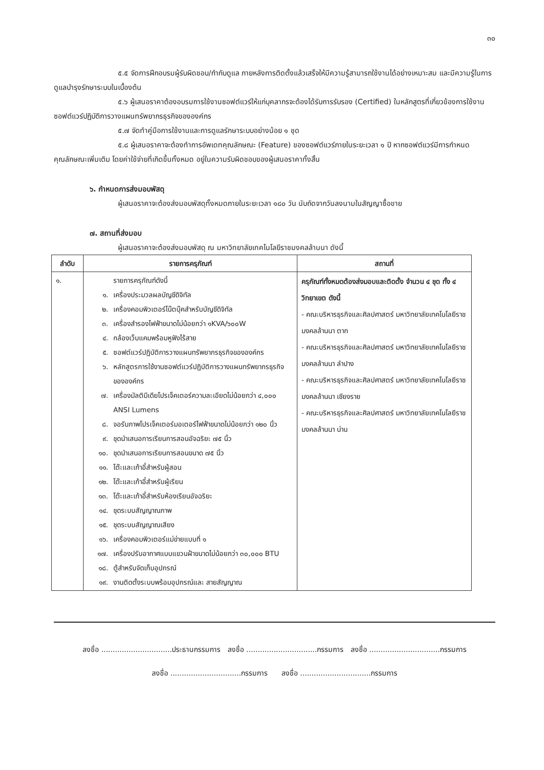๓๐
๕.๕ จัดการฝึกอบรมผู้รับผิดชอบ/กำกับดูแล ภายหลังการติดตั้งแล้วเสร็จให้มีความรู้สามารถใช้งานได้อย่างเหมาะสม และมีความรู้ในการดูแลบำรุงรักษาระบบในเบื้องต้น
๕.๖ ผู้เสนอราคาต้องอบรมการใช้งานซอฟต์แวร์ให้แก่บุคลากรจะต้องได้รับการรับรอง (Certified) ในหลักสูตรที่เกี่ยวข้องการใช้งานซอฟต์แวร์ปฏิบัติการวางแผนทรัพยากรธุรกิจขององค์กร
๕.๗ จัดทำคู่มือการใช้งานและการดูแลรักษาระบบอย่างน้อย ๑ ชุด
๕.๘ ผู้เสนอราคาจะต้องทำการอัพเดทคุณลักษณะ (Feature) ของซอฟต์แวร์ภายในระยะเวลา ๑ ปี หากซอฟต์แวร์มีการกำหนดคุณลักษณะเพิ่มเติม โดยค่าใช้จ่ายที่เกิดขึ้นทั้งหมด อยู่ในความรับผิดชอบของผู้เสนอราคาทั้งสิ้น
๖. กำหนดการส่งมอบพัสดุ
ผู้เสนอราคาจะต้องส่งมอบพัสดุทั้งหมดภายในระยะเวลา ๑๘๐ วัน นับถัดจากวันลงนามในสัญญาซื้อขาย
๗. สถานที่ส่งมอบ
ผู้เสนอราคาจะต้องส่งมอบพัสดุ ณ มหาวิทยาลัยเทคโนโลยีราชมงคลล้านนา ดังนี้
| ลำดับ | รายการครุภัณฑ์ | สถานที่ |
| --- | --- | --- |
| ๑. | รายการครุภัณฑ์ดังนี้ ๑. เครื่องประมวลผลบัญชีดิจิทัล ๒. เครื่องคอมพิวเตอร์โน๊ตบุ๊คสำหรับบัญชีดิจิทัล ๓. เครื่องสำรองไฟฟ้าขนาดไม่น้อยกว่า ๑KVA/๖๐๐W ๔. กล้องเว็บแคมพร้อมหูฟังไร้สาย ๕. ซอฟต์แวร์ปฏิบัติการวางแผนทรัพยากรธุรกิจขององค์กร ๖. หลักสูตรการใช้งานซอฟต์แวร์ปฏิบัติการวางแผนทรัพยากรธุรกิจขององค์กร ๗. เครื่องมัลติมีเดียโปรเจ็คเตอร์ความละเอียดไม่น้อยกว่า ๔,๐๐๐ ANSI Lumens ๘. จอรับภาพโปรเจ็คเตอร์มอเตอร์ไฟฟ้าขนาดไม่น้อยกว่า ๑๒๐ นิ้ว ๙. ชุดนำเสนอการเรียนการสอนอัจฉริยะ ๗๕ นิ้ว ๑๐. ชุดนำเสนอการเรียนการสอนขนาด ๗๕ นิ้ว ๑๑. โต๊ะและเก้าอี้สำหรับผู้สอน ๑๒. โต๊ะและเก้าอี้สำหรับผู้เรียน ๑๓. โต๊ะและเก้าอี้สำหรับห้องเรียนอัจฉริยะ ๑๔. ชุดระบบสัญญาณภาพ ๑๕. ชุดระบบสัญญาณเสียง ๑๖. เครื่องคอมพิวเตอร์แม่ข่ายแบบที่ ๑ ๑๗. เครื่องปรับอากาศแบบแขวนฝ้าขนาดไม่น้อยกว่า ๓๐,๐๐๐ BTU ๑๘. ตู้สำหรับจัดเก็บอุปกรณ์ ๑๙. งานติดตั้งระบบพร้อมอุปกรณ์และ สายสัญญาณ | ครุภัณฑ์ทั้งหมดต้องส่งมอบและติดตั้ง จำนวน ๔ ชุด ทั้ง ๔ วิทยาเขต ดังนี้ - คณะบริหารธุรกิจและศิลปศาสตร์ มหาวิทยาลัยเทคโนโลยีราชมงคลล้านนา ตาก - คณะบริหารธุรกิจและศิลปศาสตร์ มหาวิทยาลัยเทคโนโลยีราชมงคลล้านนา ลำปาง - คณะบริหารธุรกิจและศิลปศาสตร์ มหาวิทยาลัยเทคโนโลยีราชมงคลล้านนา เชียงราย - คณะบริหารธุรกิจและศิลปศาสตร์ มหาวิทยาลัยเทคโนโลยีราชมงคลล้านนา น่าน |
ลงชื่อ ...............................ประธานกรรมการ ลงชื่อ ...............................กรรมการ ลงชื่อ ...............................กรรมการ
ลงชื่อ ...............................กรรมการ ลงชื่อ ...............................กรรมการ